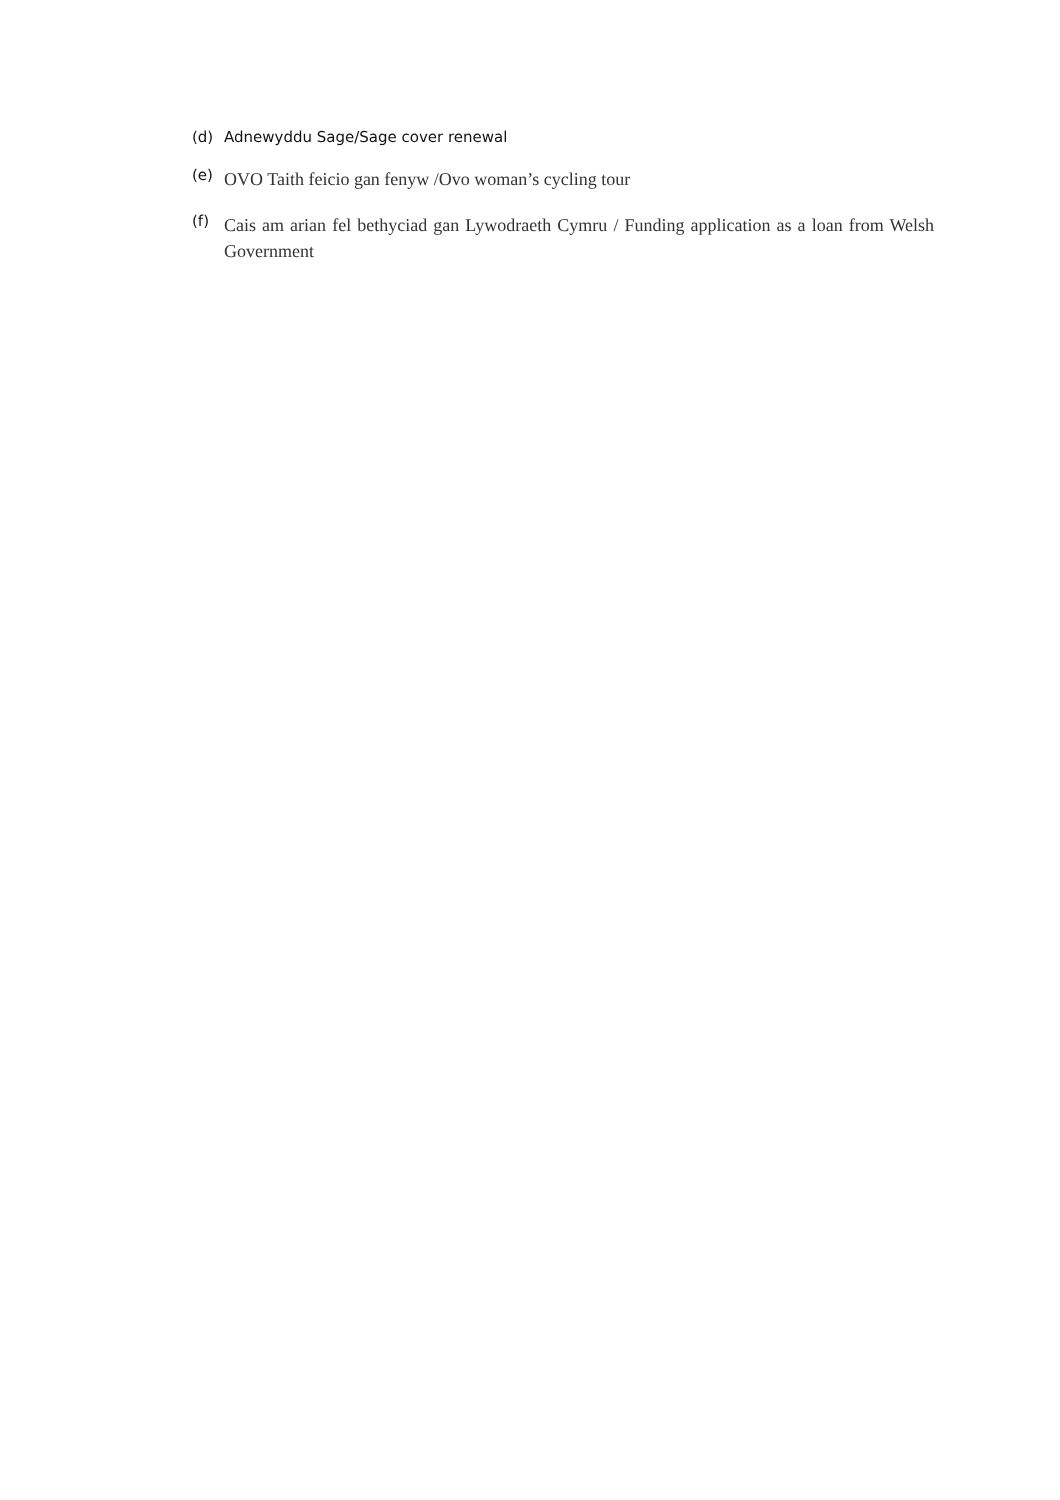(d) Adnewyddu Sage/Sage cover renewal
(e) OVO Taith feicio gan fenyw /Ovo woman’s cycling tour
(f) Cais am arian fel bethyciad gan Lywodraeth Cymru / Funding application as a loan from Welsh Government